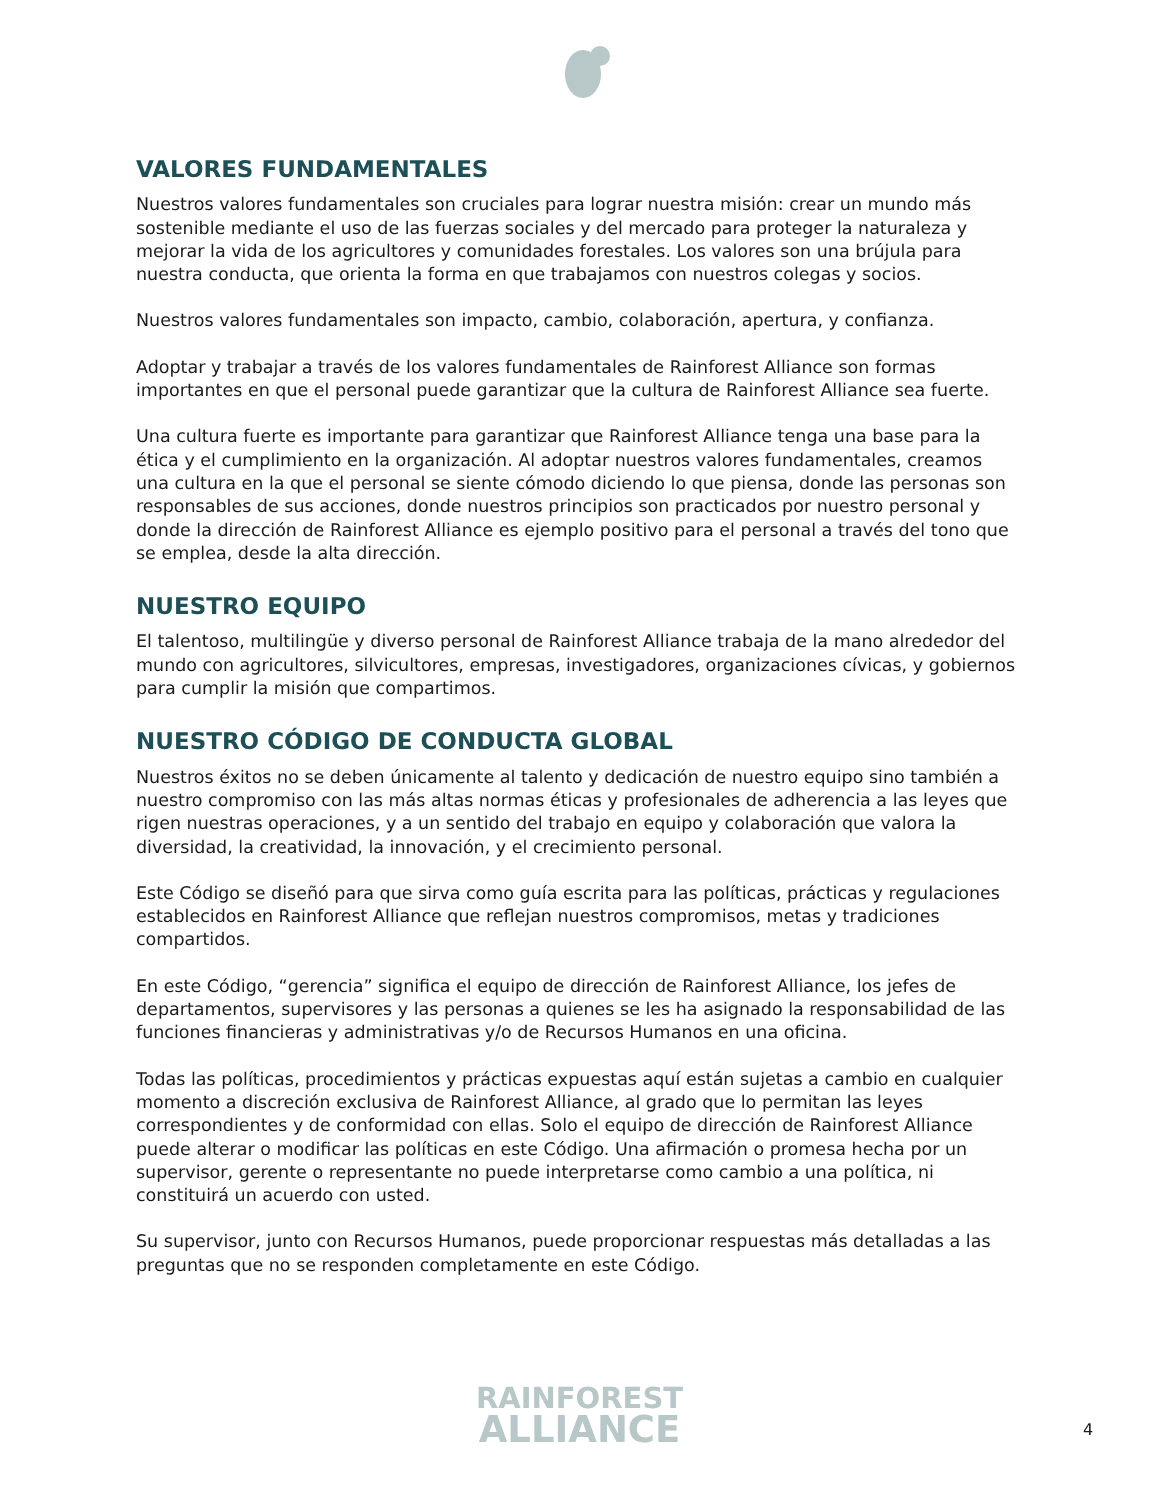VALORES FUNDAMENTALES
Nuestros valores fundamentales son cruciales para lograr nuestra misión: crear un mundo más sostenible mediante el uso de las fuerzas sociales y del mercado para proteger la naturaleza y mejorar la vida de los agricultores y comunidades forestales. Los valores son una brújula para nuestra conducta, que orienta la forma en que trabajamos con nuestros colegas y socios.
Nuestros valores fundamentales son impacto, cambio, colaboración, apertura, y confianza.
Adoptar y trabajar a través de los valores fundamentales de Rainforest Alliance son formas importantes en que el personal puede garantizar que la cultura de Rainforest Alliance sea fuerte.
Una cultura fuerte es importante para garantizar que Rainforest Alliance tenga una base para la ética y el cumplimiento en la organización. Al adoptar nuestros valores fundamentales, creamos una cultura en la que el personal se siente cómodo diciendo lo que piensa, donde las personas son responsables de sus acciones, donde nuestros principios son practicados por nuestro personal y donde la dirección de Rainforest Alliance es ejemplo positivo para el personal a través del tono que se emplea, desde la alta dirección.
NUESTRO EQUIPO
El talentoso, multilingüe y diverso personal de Rainforest Alliance trabaja de la mano alrededor del mundo con agricultores, silvicultores, empresas, investigadores, organizaciones cívicas, y gobiernos para cumplir la misión que compartimos.
NUESTRO CÓDIGO DE CONDUCTA GLOBAL
Nuestros éxitos no se deben únicamente al talento y dedicación de nuestro equipo sino también a nuestro compromiso con las más altas normas éticas y profesionales de adherencia a las leyes que rigen nuestras operaciones, y a un sentido del trabajo en equipo y colaboración que valora la diversidad, la creatividad, la innovación, y el crecimiento personal.
Este Código se diseñó para que sirva como guía escrita para las políticas, prácticas y regulaciones establecidos en Rainforest Alliance que reflejan nuestros compromisos, metas y tradiciones compartidos.
En este Código, “gerencia” significa el equipo de dirección de Rainforest Alliance, los jefes de departamentos, supervisores y las personas a quienes se les ha asignado la responsabilidad de las funciones financieras y administrativas y/o de Recursos Humanos en una oficina.
Todas las políticas, procedimientos y prácticas expuestas aquí están sujetas a cambio en cualquier momento a discreción exclusiva de Rainforest Alliance, al grado que lo permitan las leyes correspondientes y de conformidad con ellas. Solo el equipo de dirección de Rainforest Alliance puede alterar o modificar las políticas en este Código. Una afirmación o promesa hecha por un supervisor, gerente o representante no puede interpretarse como cambio a una política, ni constituirá un acuerdo con usted.
Su supervisor, junto con Recursos Humanos, puede proporcionar respuestas más detalladas a las preguntas que no se responden completamente en este Código.
RAINFOREST
ALLIANCE
4